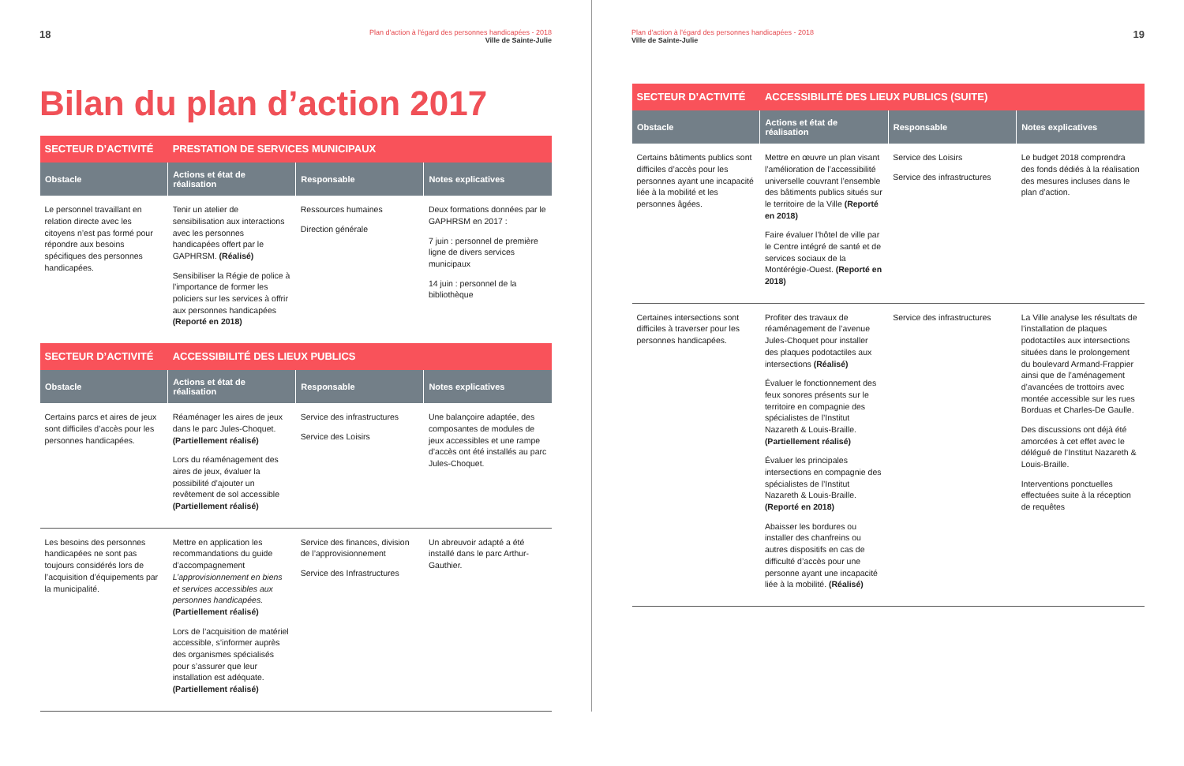18 Plan d'action à l'égard des personnes handicapées - 2018
Ville de Sainte-Julie
Bilan du plan d’action 2017
| SECTEUR D’ACTIVITÉ | PRESTATION DE SERVICES MUNICIPAUX | | |
| Obstacle | Actions et état de réalisation | Responsable | Notes explicatives |
| Le personnel travaillant en relation directe avec les citoyens n’est pas formé pour répondre aux besoins spécifiques des personnes handicapées. | Tenir un atelier de sensibilisation aux interactions avec les personnes handicapées offert par le GAPHRSM. (Réalisé) Sensibiliser la Régie de police à l’importance de former les policiers sur les services à offrir aux personnes handicapées (Reporté en 2018) | Ressources humaines Direction générale | Deux formations données par le GAPHRSM en 2017 : 7 juin : personnel de première ligne de divers services municipaux 14 juin : personnel de la bibliothèque |
| SECTEUR D’ACTIVITÉ | ACCESSIBILITÉ DES LIEUX PUBLICS | | |
| Obstacle | Actions et état de réalisation | Responsable | Notes explicatives |
| Certains parcs et aires de jeux sont difficiles d’accès pour les personnes handicapées. | Réaménager les aires de jeux dans le parc Jules-Choquet. (Partiellement réalisé) Lors du réaménagement des aires de jeux, évaluer la possibilité d’ajouter un revêtement de sol accessible (Partiellement réalisé) | Service des infrastructures Service des Loisirs | Une balançoire adaptée, des composantes de modules de jeux accessibles et une rampe d’accès ont été installés au parc Jules-Choquet. |
| Les besoins des personnes handicapées ne sont pas toujours considérés lors de l’acquisition d’équipements par la municipalité. | Mettre en application les recommandations du guide d’accompagnement L’approvisionnement en biens et services accessibles aux personnes handicapées. (Partiellement réalisé) Lors de l’acquisition de matériel accessible, s’informer auprès des organismes spécialisés pour s’assurer que leur installation est adéquate. (Partiellement réalisé) | Service des finances, division de l’approvisionnement Service des Infrastructures | Un abreuvoir adapté a été installé dans le parc Arthur-Gauthier. |
Plan d'action à l'égard des personnes handicapées - 2018
Ville de Sainte-Julie 19
| SECTEUR D’ACTIVITÉ | ACCESSIBILITÉ DES LIEUX PUBLICS (SUITE) | | |
| Obstacle | Actions et état de réalisation | Responsable | Notes explicatives |
| Certains bâtiments publics sont difficiles d’accès pour les personnes ayant une incapacité liée à la mobilité et les personnes âgées. | Mettre en œuvre un plan visant l’amélioration de l’accessibilité universelle couvrant l’ensemble des bâtiments publics situés sur le territoire de la Ville (Reporté en 2018) Faire évaluer l’hôtel de ville par le Centre intégré de santé et de services sociaux de la Montérégie-Ouest. (Reporté en 2018) | Service des Loisirs Service des infrastructures | Le budget 2018 comprendra des fonds dédiés à la réalisation des mesures incluses dans le plan d’action. |
| Certaines intersections sont difficiles à traverser pour les personnes handicapées. | Profiter des travaux de réaménagement de l’avenue Jules-Choquet pour installer des plaques podotactiles aux intersections (Réalisé) Évaluer le fonctionnement des feux sonores présents sur le territoire en compagnie des spécialistes de l’Institut Nazareth & Louis-Braille. (Partiellement réalisé) Évaluer les principales intersections en compagnie des spécialistes de l’Institut Nazareth & Louis-Braille. (Reporté en 2018) Abaisser les bordures ou installer des chanfreins ou autres dispositifs en cas de difficulté d’accès pour une personne ayant une incapacité liée à la mobilité. (Réalisé) | Service des infrastructures | La Ville analyse les résultats de l’installation de plaques podotactiles aux intersections situées dans le prolongement du boulevard Armand-Frappier ainsi que de l’aménagement d’avancées de trottoirs avec montée accessible sur les rues Borduas et Charles-De Gaulle. Des discussions ont déjà été amorcées à cet effet avec le délégué de l’Institut Nazareth & Louis-Braille. Interventions ponctuelles effectuées suite à la réception de requêtes |